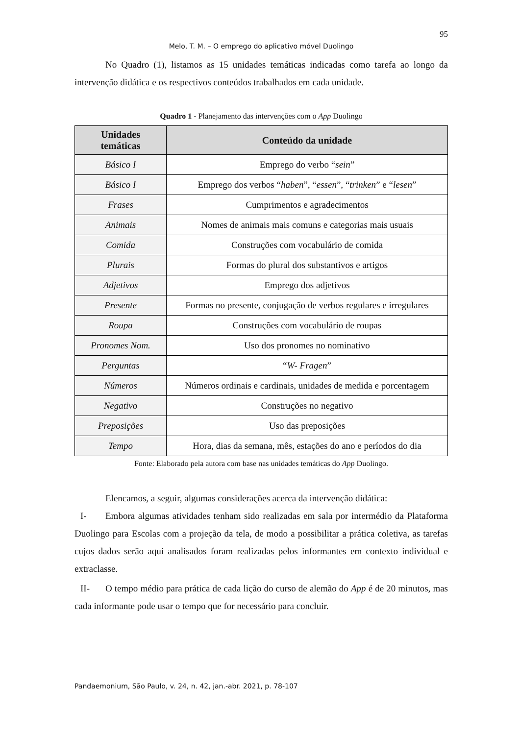95
Melo, T. M. – O emprego do aplicativo móvel Duolingo
No Quadro (1), listamos as 15 unidades temáticas indicadas como tarefa ao longo da intervenção didática e os respectivos conteúdos trabalhados em cada unidade.
Quadro 1 - Planejamento das intervenções com o App Duolingo
| Unidades temáticas | Conteúdo da unidade |
| --- | --- |
| Básico I | Emprego do verbo “ sein ” |
| Básico I | Emprego dos verbos “ haben ”, “ essen ”, “ trinken ” e “ lesen ” |
| Frases | Cumprimentos e agradecimentos |
| Animais | Nomes de animais mais comuns e categorias mais usuais |
| Comida | Construções com vocabulário de comida |
| Plurais | Formas do plural dos substantivos e artigos |
| Adjetivos | Emprego dos adjetivos |
| Presente | Formas no presente, conjugação de verbos regulares e irregulares |
| Roupa | Construções com vocabulário de roupas |
| Pronomes Nom. | Uso dos pronomes no nominativo |
| Perguntas | “ W- Fragen ” |
| Números | Números ordinais e cardinais, unidades de medida e porcentagem |
| Negativo | Construções no negativo |
| Preposições | Uso das preposições |
| Tempo | Hora, dias da semana, mês, estações do ano e períodos do dia |
Fonte: Elaborado pela autora com base nas unidades temáticas do App Duolingo.
Elencamos, a seguir, algumas considerações acerca da intervenção didática:
I- Embora algumas atividades tenham sido realizadas em sala por intermédio da Plataforma Duolingo para Escolas com a projeção da tela, de modo a possibilitar a prática coletiva, as tarefas cujos dados serão aqui analisados foram realizadas pelos informantes em contexto individual e extraclasse.
II- O tempo médio para prática de cada lição do curso de alemão do App é de 20 minutos, mas cada informante pode usar o tempo que for necessário para concluir.
Pandaemonium, São Paulo, v. 24, n. 42, jan.-abr. 2021, p. 78-107